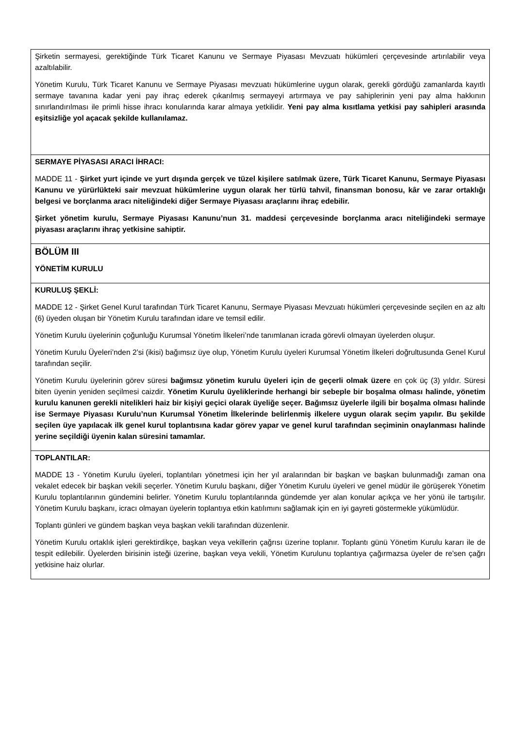| Şirketin sermayesi, gerektiğinde Türk Ticaret Kanunu ve Sermaye Piyasası Mevzuatı hükümleri çerçevesinde artırılabilir veya azaltılabilir. Yönetim Kurulu, Türk Ticaret Kanunu ve Sermaye Piyasası mevzuatı hükümlerine uygun olarak, gerekli gördüğü zamanlarda kayıtlı sermaye tavanına kadar yeni pay ihraç ederek çıkarılmış sermayeyi artırmaya ve pay sahiplerinin yeni pay alma hakkının sınırlandırılması ile primli hisse ihracı konularında karar almaya yetkilidir. Yeni pay alma kısıtlama yetkisi pay sahipleri arasında eşitsizliğe yol açacak şekilde kullanılamaz. |
| SERMAYE PİYASASI ARACI İHRACI: MADDE 11 - Şirket yurt içinde ve yurt dışında gerçek ve tüzel kişilere satılmak üzere, Türk Ticaret Kanunu, Sermaye Piyasası Kanunu ve yürürlükteki sair mevzuat hükümlerine uygun olarak her türlü tahvil, finansman bonosu, kâr ve zarar ortaklığı belgesi ve borçlanma aracı niteliğindeki diğer Sermaye Piyasası araçlarını ihraç edebilir. Şirket yönetim kurulu, Sermaye Piyasası Kanunu’nun 31. maddesi çerçevesinde borçlanma aracı niteliğindeki sermaye piyasası araçlarını ihraç yetkisine sahiptir. |
| BÖLÜM III YÖNETİM KURULU |
| KURULUŞ ŞEKLİ: MADDE 12 - Şirket Genel Kurul tarafından Türk Ticaret Kanunu, Sermaye Piyasası Mevzuatı hükümleri çerçevesinde seçilen en az altı (6) üyeden oluşan bir Yönetim Kurulu tarafından idare ve temsil edilir. Yönetim Kurulu üyelerinin çoğunluğu Kurumsal Yönetim İlkeleri’nde tanımlanan icrada görevli olmayan üyelerden oluşur. Yönetim Kurulu Üyeleri’nden 2’si (ikisi) bağımsız üye olup, Yönetim Kurulu üyeleri Kurumsal Yönetim İlkeleri doğrultusunda Genel Kurul tarafından seçilir. Yönetim Kurulu üyelerinin görev süresi bağımsız yönetim kurulu üyeleri için de geçerli olmak üzere en çok üç (3) yıldır. Süresi biten üyenin yeniden seçilmesi caizdir. Yönetim Kurulu üyeliklerinde herhangi bir sebeple bir boşalma olması halinde, yönetim kurulu kanunen gerekli nitelikleri haiz bir kişiyi geçici olarak üyeliğe seçer. Bağımsız üyelerle ilgili bir boşalma olması halinde ise Sermaye Piyasası Kurulu’nun Kurumsal Yönetim İlkelerinde belirlenmiş ilkelere uygun olarak seçim yapılır. Bu şekilde seçilen üye yapılacak ilk genel kurul toplantısına kadar görev yapar ve genel kurul tarafından seçiminin onaylanması halinde yerine seçildiği üyenin kalan süresini tamamlar. |
| TOPLANTILAR: MADDE 13 - Yönetim Kurulu üyeleri, toplantıları yönetmesi için her yıl aralarından bir başkan ve başkan bulunmadığı zaman ona vekalet edecek bir başkan vekili seçerler. Yönetim Kurulu başkanı, diğer Yönetim Kurulu üyeleri ve genel müdür ile görüşerek Yönetim Kurulu toplantılarının gündemini belirler. Yönetim Kurulu toplantılarında gündemde yer alan konular açıkça ve her yönü ile tartışılır. Yönetim Kurulu başkanı, icracı olmayan üyelerin toplantıya etkin katılımını sağlamak için en iyi gayreti göstermekle yükümlüdür. Toplantı günleri ve gündem başkan veya başkan vekili tarafından düzenlenir. Yönetim Kurulu ortaklık işleri gerektirdikçe, başkan veya vekillerin çağrısı üzerine toplanır. Toplantı günü Yönetim Kurulu kararı ile de tespit edilebilir. Üyelerden birisinin isteği üzerine, başkan veya vekili, Yönetim Kurulunu toplantıya çağırmazsa üyeler de re’sen çağrı yetkisine haiz olurlar. |